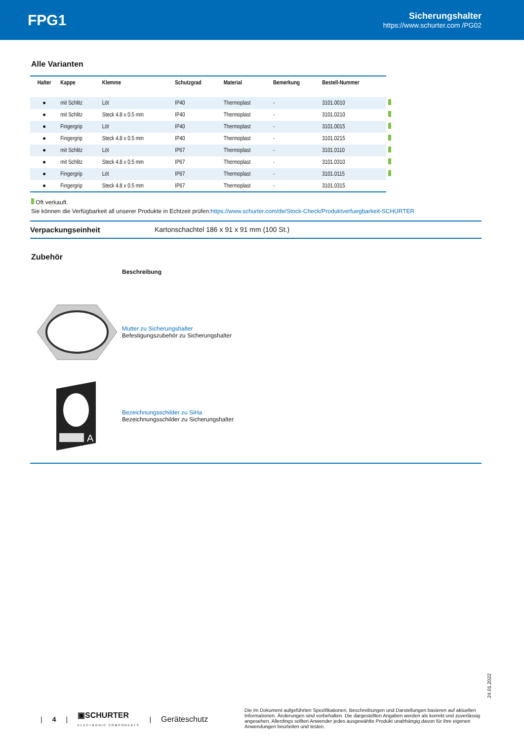FPG1
Sicherungshalter
https://www.schurter.com /PG02
Alle Varianten
| Halter | Kappe | Klemme | Schutzgrad | Material | Bemerkung | Bestell-Nummer | |
| --- | --- | --- | --- | --- | --- | --- | --- |
| ● | mit Schlitz | Löt | IP40 | Thermoplast | - | 3101.0010 | |
| ● | mit Schlitz | Steck 4.8 x 0.5 mm | IP40 | Thermoplast | - | 3101.0210 | |
| ● | Fingergrip | Löt | IP40 | Thermoplast | - | 3101.0015 | |
| ● | Fingergrip | Steck 4.8 x 0.5 mm | IP40 | Thermoplast | - | 3101.0215 | |
| ● | mit Schlitz | Löt | IP67 | Thermoplast | - | 3101.0110 | |
| ● | mit Schlitz | Steck 4.8 x 0.5 mm | IP67 | Thermoplast | - | 3101.0310 | |
| ● | Fingergrip | Löt | IP67 | Thermoplast | - | 3101.0115 | |
| ● | Fingergrip | Steck 4.8 x 0.5 mm | IP67 | Thermoplast | - | 3101.0315 | |
Oft verkauft.
Sie können die Verfügbarkeit all unserer Produkte in Echtzeit prüfen:https://www.schurter.com/de/Stock-Check/Produktverfuegbarkeit-SCHURTER
Verpackungseinheit Kartonschachtel 186 x 91 x 91 mm (100 St.)
Zubehör
Beschreibung
Mutter zu Sicherungshalter
Befestigungszubehör zu Sicherungshalter
A
Bezeichnungsschilder zu SiHa
Bezeichnungsschilder zu Sicherungshalter
24.01.2022
| 4 | ▣SCHURTER
ELECTRONIC COMPONENTS | Geräteschutz
Die im Dokument aufgeführten Spezifikationen, Beschreibungen und Darstellungen basieren auf aktuellen Informationen. Änderungen sind vorbehalten. Die dargestellten Angaben werden als korrekt und zuverlässig angesehen. Allerdings sollten Anwender jedes ausgewählte Produkt unabhängig davon für ihre eigenen Anwendungen beurteilen und testen.